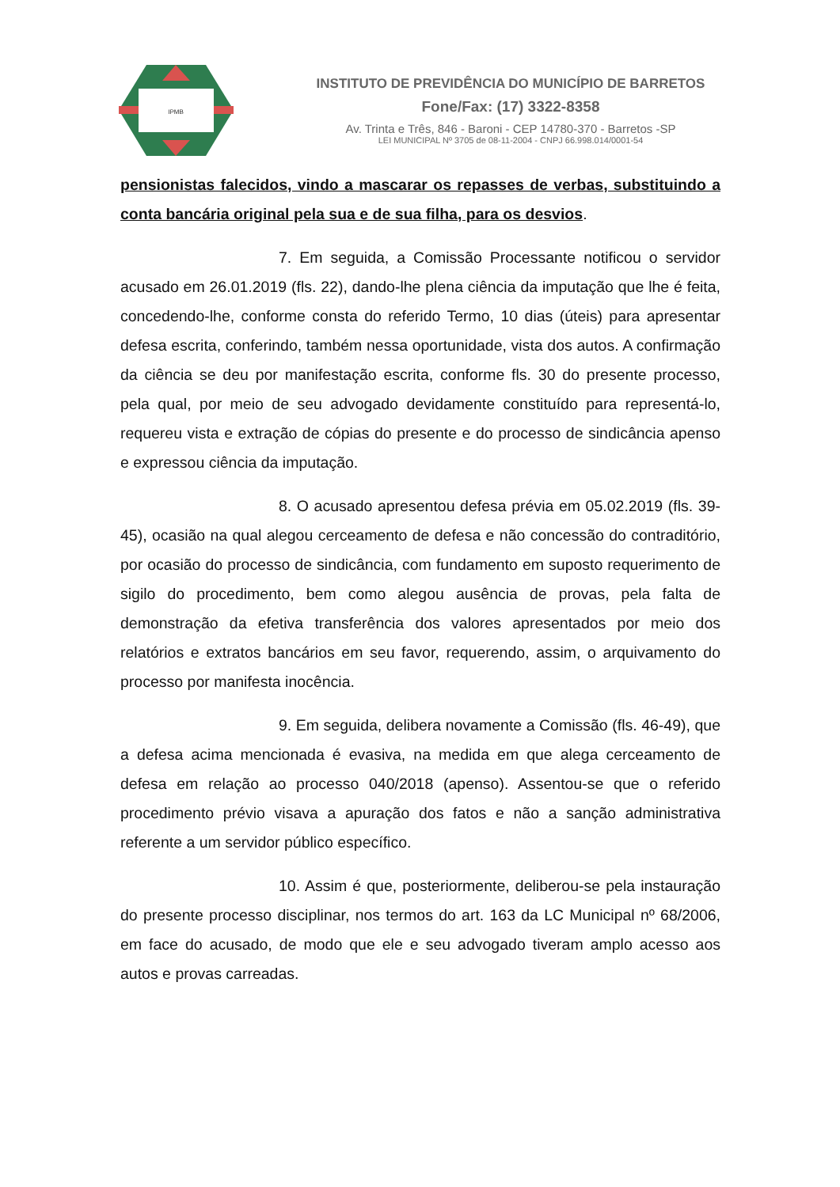IPMB
INSTITUTO DE PREVIDÊNCIA DO MUNICÍPIO DE BARRETOS
Fone/Fax: (17) 3322-8358
Av. Trinta e Três, 846 - Baroni - CEP 14780-370 - Barretos -SP
LEI MUNICIPAL Nº 3705 de 08-11-2004 - CNPJ 66.998.014/0001-54
pensionistas falecidos, vindo a mascarar os repasses de verbas, substituindo a conta bancária original pela sua e de sua filha, para os desvios.
7. Em seguida, a Comissão Processante notificou o servidor acusado em 26.01.2019 (fls. 22), dando-lhe plena ciência da imputação que lhe é feita, concedendo-lhe, conforme consta do referido Termo, 10 dias (úteis) para apresentar defesa escrita, conferindo, também nessa oportunidade, vista dos autos. A confirmação da ciência se deu por manifestação escrita, conforme fls. 30 do presente processo, pela qual, por meio de seu advogado devidamente constituído para representá-lo, requereu vista e extração de cópias do presente e do processo de sindicância apenso e expressou ciência da imputação.
8. O acusado apresentou defesa prévia em 05.02.2019 (fls. 39-45), ocasião na qual alegou cerceamento de defesa e não concessão do contraditório, por ocasião do processo de sindicância, com fundamento em suposto requerimento de sigilo do procedimento, bem como alegou ausência de provas, pela falta de demonstração da efetiva transferência dos valores apresentados por meio dos relatórios e extratos bancários em seu favor, requerendo, assim, o arquivamento do processo por manifesta inocência.
9. Em seguida, delibera novamente a Comissão (fls. 46-49), que a defesa acima mencionada é evasiva, na medida em que alega cerceamento de defesa em relação ao processo 040/2018 (apenso). Assentou-se que o referido procedimento prévio visava a apuração dos fatos e não a sanção administrativa referente a um servidor público específico.
10. Assim é que, posteriormente, deliberou-se pela instauração do presente processo disciplinar, nos termos do art. 163 da LC Municipal nº 68/2006, em face do acusado, de modo que ele e seu advogado tiveram amplo acesso aos autos e provas carreadas.